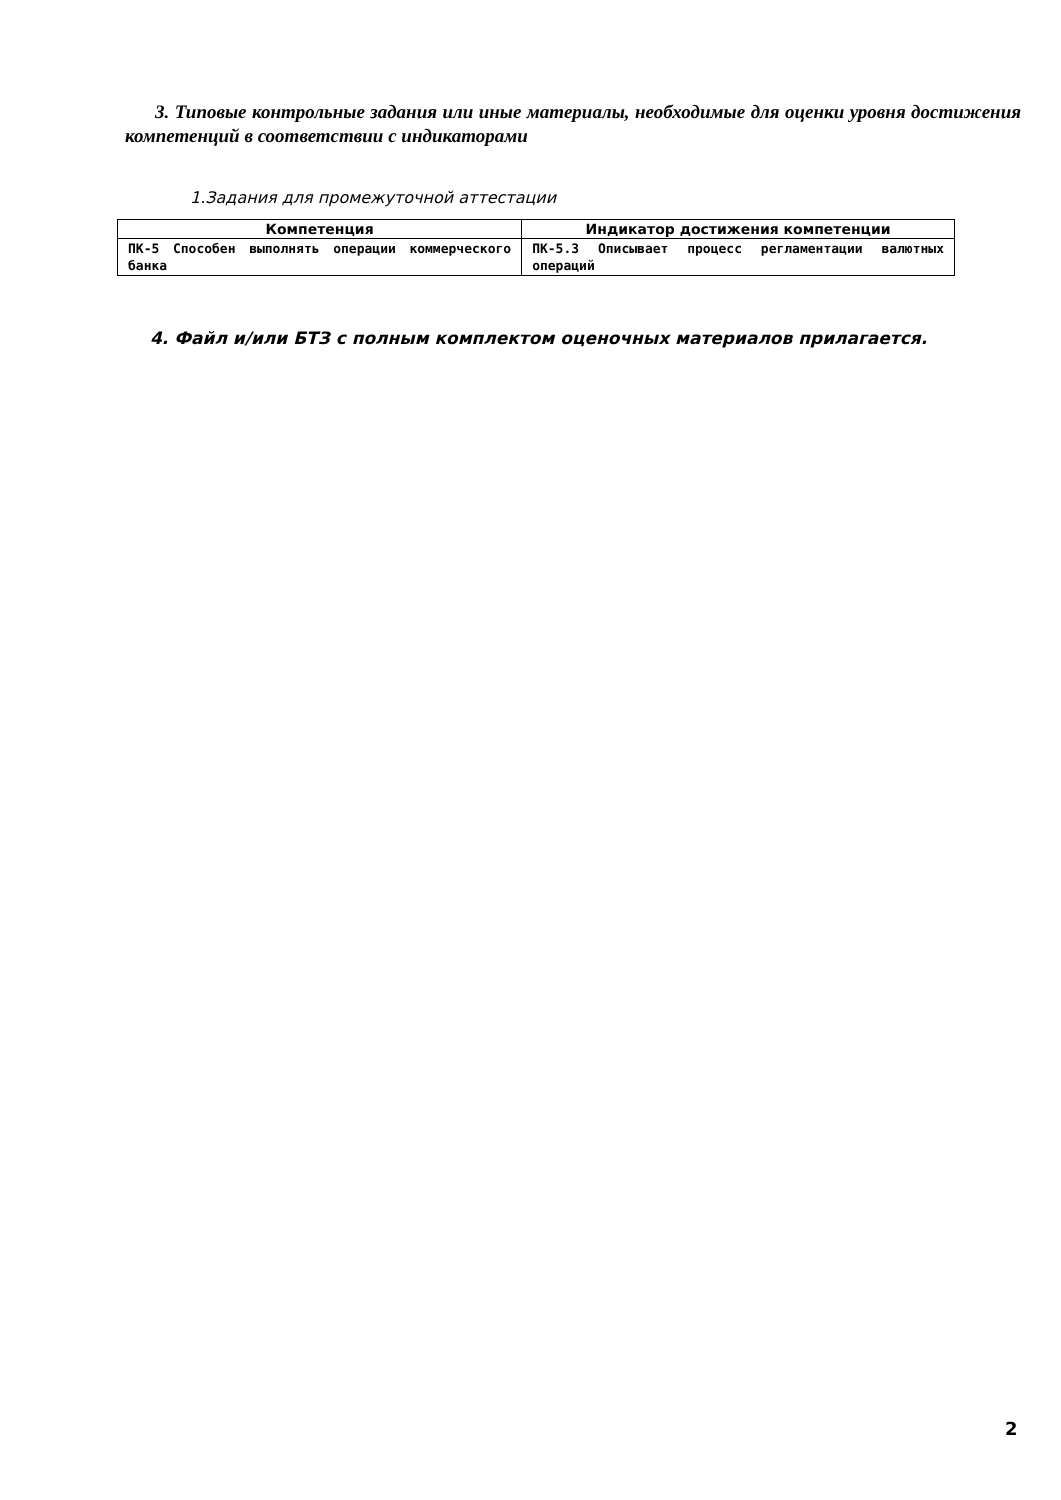3. Типовые контрольные задания или иные материалы, необходимые для оценки уровня достижения компетенций в соответствии с индикаторами
1.Задания для промежуточной аттестации
| Компетенция | Индикатор достижения компетенции |
| --- | --- |
| ПК-5 Способен выполнять операции коммерческого банка | ПК-5.3 Описывает процесс регламентации валютных операций |
4. Файл и/или БТЗ с полным комплектом оценочных материалов прилагается.
2